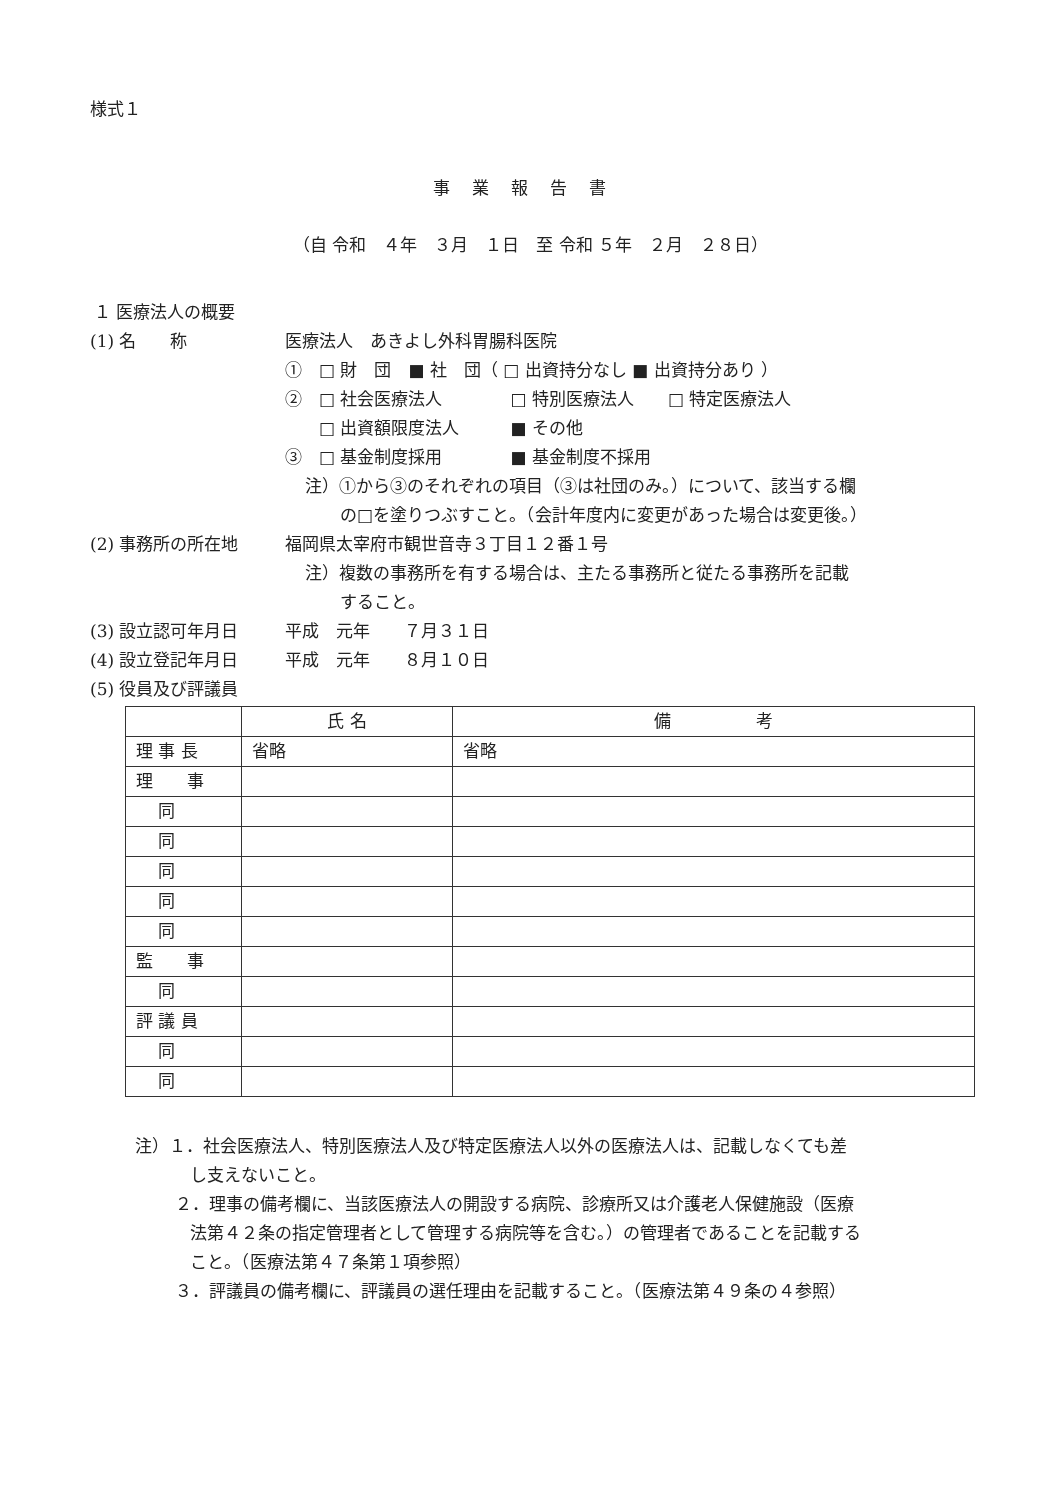様式１
事業報告書
（自 令和　４年　３月　１日　至 令和 ５年　２月　２８日）
１ 医療法人の概要
(1) 名　　称 医療法人　あきよし外科胃腸科医院
①　□ 財　団　■ 社　団（ □ 出資持分なし ■ 出資持分あり ）
②　□ 社会医療法人　　　　□ 特別医療法人　　□ 特定医療法人
　　□ 出資額限度法人　　　■ その他
③　□ 基金制度採用　　　　■ 基金制度不採用
注）①から③のそれぞれの項目（③は社団のみ。）について、該当する欄
の□を塗りつぶすこと。（会計年度内に変更があった場合は変更後。）
(2) 事務所の所在地 福岡県太宰府市観世音寺３丁目１２番１号
注）複数の事務所を有する場合は、主たる事務所と従たる事務所を記載
すること。
(3) 設立認可年月日 平成　元年　　７月３１日
(4) 設立登記年月日 平成　元年　　８月１０日
(5) 役員及び評議員
| | 氏 名 | 備 考 |
| --- | --- | --- |
| 理 事 長 | 省略 | 省略 |
| 理 事 | | |
| 同 | | |
| 同 | | |
| 同 | | |
| 同 | | |
| 同 | | |
| 監 事 | | |
| 同 | | |
| 評 議 員 | | |
| 同 | | |
| 同 | | |
注）１．社会医療法人、特別医療法人及び特定医療法人以外の医療法人は、記載しなくても差
し支えないこと。
２．理事の備考欄に、当該医療法人の開設する病院、診療所又は介護老人保健施設（医療
法第４２条の指定管理者として管理する病院等を含む。）の管理者であることを記載する
こと。（医療法第４７条第１項参照）
３．評議員の備考欄に、評議員の選任理由を記載すること。（医療法第４９条の４参照）